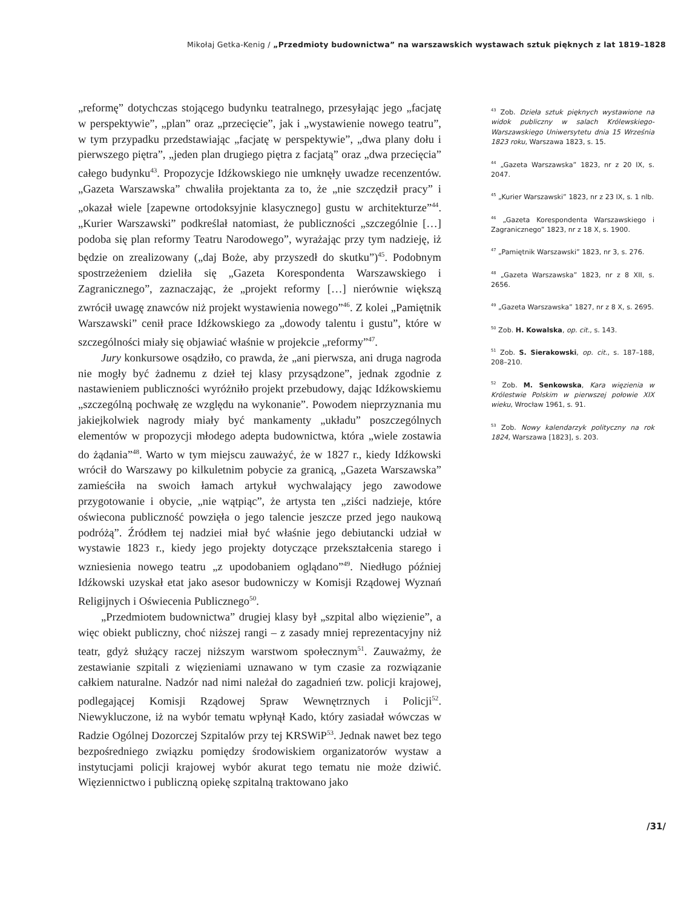Mikołaj Getka-Kenig / „Przedmioty budownictwa” na warszawskich wystawach sztuk pięknych z lat 1819–1828
„reformę” dotychczas stojącego budynku teatralnego, przesyłając jego „facjatę w perspektywie”, „plan” oraz „przecięcie”, jak i „wystawienie nowego teatru”, w tym przypadku przedstawiając „facjatę w perspektywie”, „dwa plany dołu i pierwszego piętra”, „jeden plan drugiego piętra z facjatą” oraz „dwa przecięcia” całego budynku<sup>43</sup>. Propozycje Idźkowskiego nie umknęły uwadze recenzentów. „Gazeta Warszawska” chwaliła projektanta za to, że „nie szczędził pracy” i „okazał wiele [zapewne ortodoksyjnie klasycznego] gustu w architekturze”<sup>44</sup>. „Kurier Warszawski” podkreślał natomiast, że publiczności „szczególnie […] podoba się plan reformy Teatru Narodowego”, wyrażając przy tym nadzieję, iż będzie on zrealizowany („daj Boże, aby przyszedł do skutku”)<sup>45</sup>. Podobnym spostrzeżeniem dzieliła się „Gazeta Korespondenta Warszawskiego i Zagranicznego”, zaznaczając, że „projekt reformy […] nierównie większą zwrócił uwagę znawców niż projekt wystawienia nowego”<sup>46</sup>. Z kolei „Pamiętnik Warszawski” cenił prace Idźkowskiego za „dowody talentu i gustu”, które w szczególności miały się objawiać właśnie w projekcie „reformy”<sup>47</sup>.
Jury konkursowe osądziło, co prawda, że „ani pierwsza, ani druga nagroda nie mogły być żadnemu z dzieł tej klasy przysądzone”, jednak zgodnie z nastawieniem publiczności wyróżniło projekt przebudowy, dając Idźkowskiemu „szczególną pochwałę ze względu na wykonanie”. Powodem nieprzyznania mu jakiejkolwiek nagrody miały być mankamenty „układu” poszczególnych elementów w propozycji młodego adepta budownictwa, która „wiele zostawia do żądania”<sup>48</sup>. Warto w tym miejscu zauważyć, że w 1827 r., kiedy Idźkowski wrócił do Warszawy po kilkuletnim pobycie za granicą, „Gazeta Warszawska” zamieściła na swoich łamach artykuł wychwalający jego zawodowe przygotowanie i obycie, „nie wątpiąc”, że artysta ten „ziści nadzieje, które oświecona publiczność powzięła o jego talencie jeszcze przed jego naukową podróżą”. Źródłem tej nadziei miał być właśnie jego debiutancki udział w wystawie 1823 r., kiedy jego projekty dotyczące przekształcenia starego i wzniesienia nowego teatru „z upodobaniem oglądano”<sup>49</sup>. Niedługo później Idźkowski uzyskał etat jako asesor budowniczy w Komisji Rządowej Wyznań Religijnych i Oświecenia Publicznego<sup>50</sup>.
„Przedmiotem budownictwa” drugiej klasy był „szpital albo więzienie”, a więc obiekt publiczny, choć niższej rangi – z zasady mniej reprezentacyjny niż teatr, gdyż służący raczej niższym warstwom społecznym<sup>51</sup>. Zauważmy, że zestawianie szpitali z więzieniami uznawano w tym czasie za rozwiązanie całkiem naturalne. Nadzór nad nimi należał do zagadnień tzw. policji krajowej, podlegającej Komisji Rządowej Spraw Wewnętrznych i Policji<sup>52</sup>. Niewykluczone, iż na wybór tematu wpłynął Kado, który zasiadał wówczas w Radzie Ogólnej Dozorczej Szpitalów przy tej KRSWiP<sup>53</sup>. Jednak nawet bez tego bezpośredniego związku pomiędzy środowiskiem organizatorów wystaw a instytucjami policji krajowej wybór akurat tego tematu nie może dziwić. Więziennictwo i publiczną opiekę szpitalną traktowano jako
<sup>43</sup> Zob. Dzieła sztuk pięknych wystawione na widok publiczny w salach Królewskiego-Warszawskiego Uniwersytetu dnia 15 Września 1823 roku, Warszawa 1823, s. 15.
<sup>44</sup> „Gazeta Warszawska” 1823, nr z 20 IX, s. 2047.
<sup>45</sup> „Kurier Warszawski” 1823, nr z 23 IX, s. 1 nlb.
<sup>46</sup> „Gazeta Korespondenta Warszawskiego i Zagranicznego” 1823, nr z 18 X, s. 1900.
<sup>47</sup> „Pamiętnik Warszawski” 1823, nr 3, s. 276.
<sup>48</sup> „Gazeta Warszawska” 1823, nr z 8 XII, s. 2656.
<sup>49</sup> „Gazeta Warszawska” 1827, nr z 8 X, s. 2695.
<sup>50</sup> Zob. H. Kowalska, op. cit., s. 143.
<sup>51</sup> Zob. S. Sierakowski, op. cit., s. 187–188, 208–210.
<sup>52</sup> Zob. M. Senkowska, Kara więzienia w Królestwie Polskim w pierwszej połowie XIX wieku, Wrocław 1961, s. 91.
<sup>53</sup> Zob. Nowy kalendarzyk polityczny na rok 1824, Warszawa [1823], s. 203.
/31/